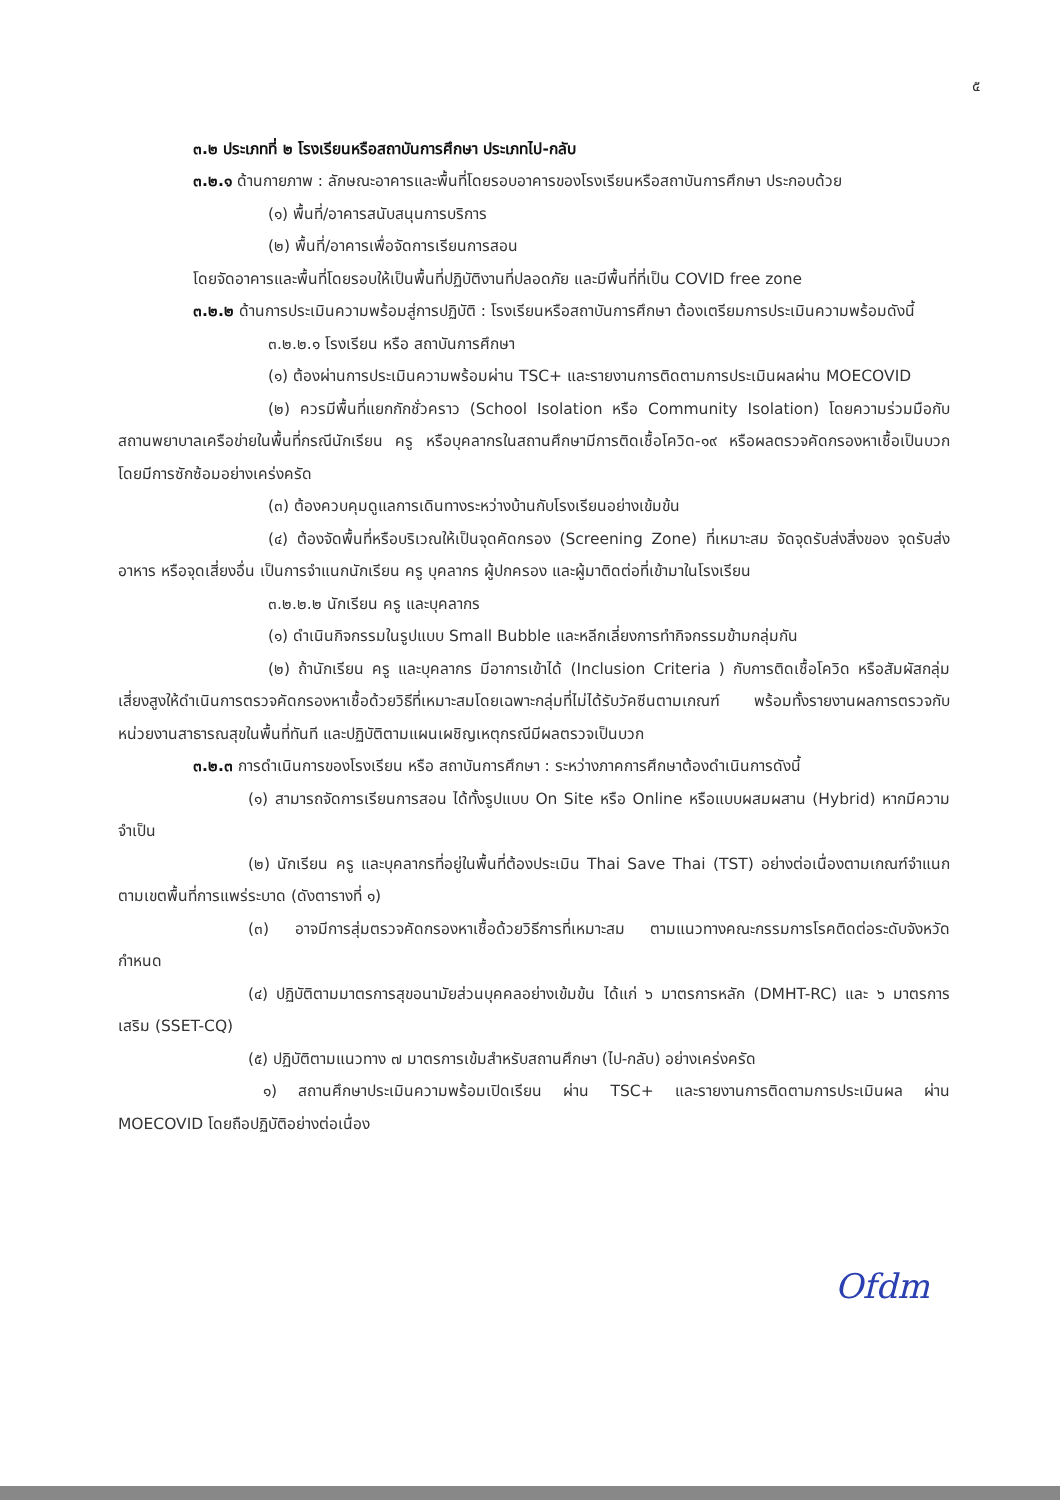๕
๓.๒ ประเภทที่ ๒ โรงเรียนหรือสถาบันการศึกษา ประเภทไป-กลับ
๓.๒.๑ ด้านกายภาพ : ลักษณะอาคารและพื้นที่โดยรอบอาคารของโรงเรียนหรือสถาบันการศึกษา ประกอบด้วย
(๑) พื้นที่/อาคารสนับสนุนการบริการ
(๒) พื้นที่/อาคารเพื่อจัดการเรียนการสอน
โดยจัดอาคารและพื้นที่โดยรอบให้เป็นพื้นที่ปฏิบัติงานที่ปลอดภัย และมีพื้นที่ที่เป็น COVID free zone
๓.๒.๒ ด้านการประเมินความพร้อมสู่การปฏิบัติ : โรงเรียนหรือสถาบันการศึกษา ต้องเตรียมการประเมินความพร้อมดังนี้
๓.๒.๒.๑ โรงเรียน หรือ สถาบันการศึกษา
(๑) ต้องผ่านการประเมินความพร้อมผ่าน TSC+ และรายงานการติดตามการประเมินผลผ่าน MOECOVID
(๒) ควรมีพื้นที่แยกกักชั่วคราว (School Isolation หรือ Community Isolation) โดยความร่วมมือกับสถานพยาบาลเครือข่ายในพื้นที่กรณีนักเรียน ครู หรือบุคลากรในสถานศึกษามีการติดเชื้อโควิด-๑๙ หรือผลตรวจคัดกรองหาเชื้อเป็นบวก โดยมีการซักซ้อมอย่างเคร่งครัด
(๓) ต้องควบคุมดูแลการเดินทางระหว่างบ้านกับโรงเรียนอย่างเข้มข้น
(๔) ต้องจัดพื้นที่หรือบริเวณให้เป็นจุดคัดกรอง (Screening Zone) ที่เหมาะสม จัดจุดรับส่งสิ่งของ จุดรับส่งอาหาร หรือจุดเสี่ยงอื่น เป็นการจำแนกนักเรียน ครู บุคลากร ผู้ปกครอง และผู้มาติดต่อที่เข้ามาในโรงเรียน
๓.๒.๒.๒ นักเรียน ครู และบุคลากร
(๑) ดำเนินกิจกรรมในรูปแบบ Small Bubble และหลีกเลี่ยงการทำกิจกรรมข้ามกลุ่มกัน
(๒) ถ้านักเรียน ครู และบุคลากร มีอาการเข้าได้ (Inclusion Criteria ) กับการติดเชื้อโควิด หรือสัมผัสกลุ่มเสี่ยงสูงให้ดำเนินการตรวจคัดกรองหาเชื้อด้วยวิธีที่เหมาะสมโดยเฉพาะกลุ่มที่ไม่ได้รับวัคซีนตามเกณฑ์ พร้อมทั้งรายงานผลการตรวจกับหน่วยงานสาธารณสุขในพื้นที่ทันที และปฏิบัติตามแผนเผชิญเหตุกรณีมีผลตรวจเป็นบวก
๓.๒.๓ การดำเนินการของโรงเรียน หรือ สถาบันการศึกษา : ระหว่างภาคการศึกษาต้องดำเนินการดังนี้
(๑) สามารถจัดการเรียนการสอน ได้ทั้งรูปแบบ On Site หรือ Online หรือแบบผสมผสาน (Hybrid) หากมีความจำเป็น
(๒) นักเรียน ครู และบุคลากรที่อยู่ในพื้นที่ต้องประเมิน Thai Save Thai (TST) อย่างต่อเนื่องตามเกณฑ์จำแนกตามเขตพื้นที่การแพร่ระบาด (ดังตารางที่ ๑)
(๓) อาจมีการสุ่มตรวจคัดกรองหาเชื้อด้วยวิธีการที่เหมาะสม ตามแนวทางคณะกรรมการโรคติดต่อระดับจังหวัดกำหนด
(๔) ปฏิบัติตามมาตรการสุขอนามัยส่วนบุคคลอย่างเข้มข้น ได้แก่ ๖ มาตรการหลัก (DMHT-RC) และ ๖ มาตรการเสริม (SSET-CQ)
(๕) ปฏิบัติตามแนวทาง ๗ มาตรการเข้มสำหรับสถานศึกษา (ไป-กลับ) อย่างเคร่งครัด
๑) สถานศึกษาประเมินความพร้อมเปิดเรียน ผ่าน TSC+ และรายงานการติดตามการประเมินผล ผ่าน MOECOVID โดยถือปฏิบัติอย่างต่อเนื่อง
Ofdm